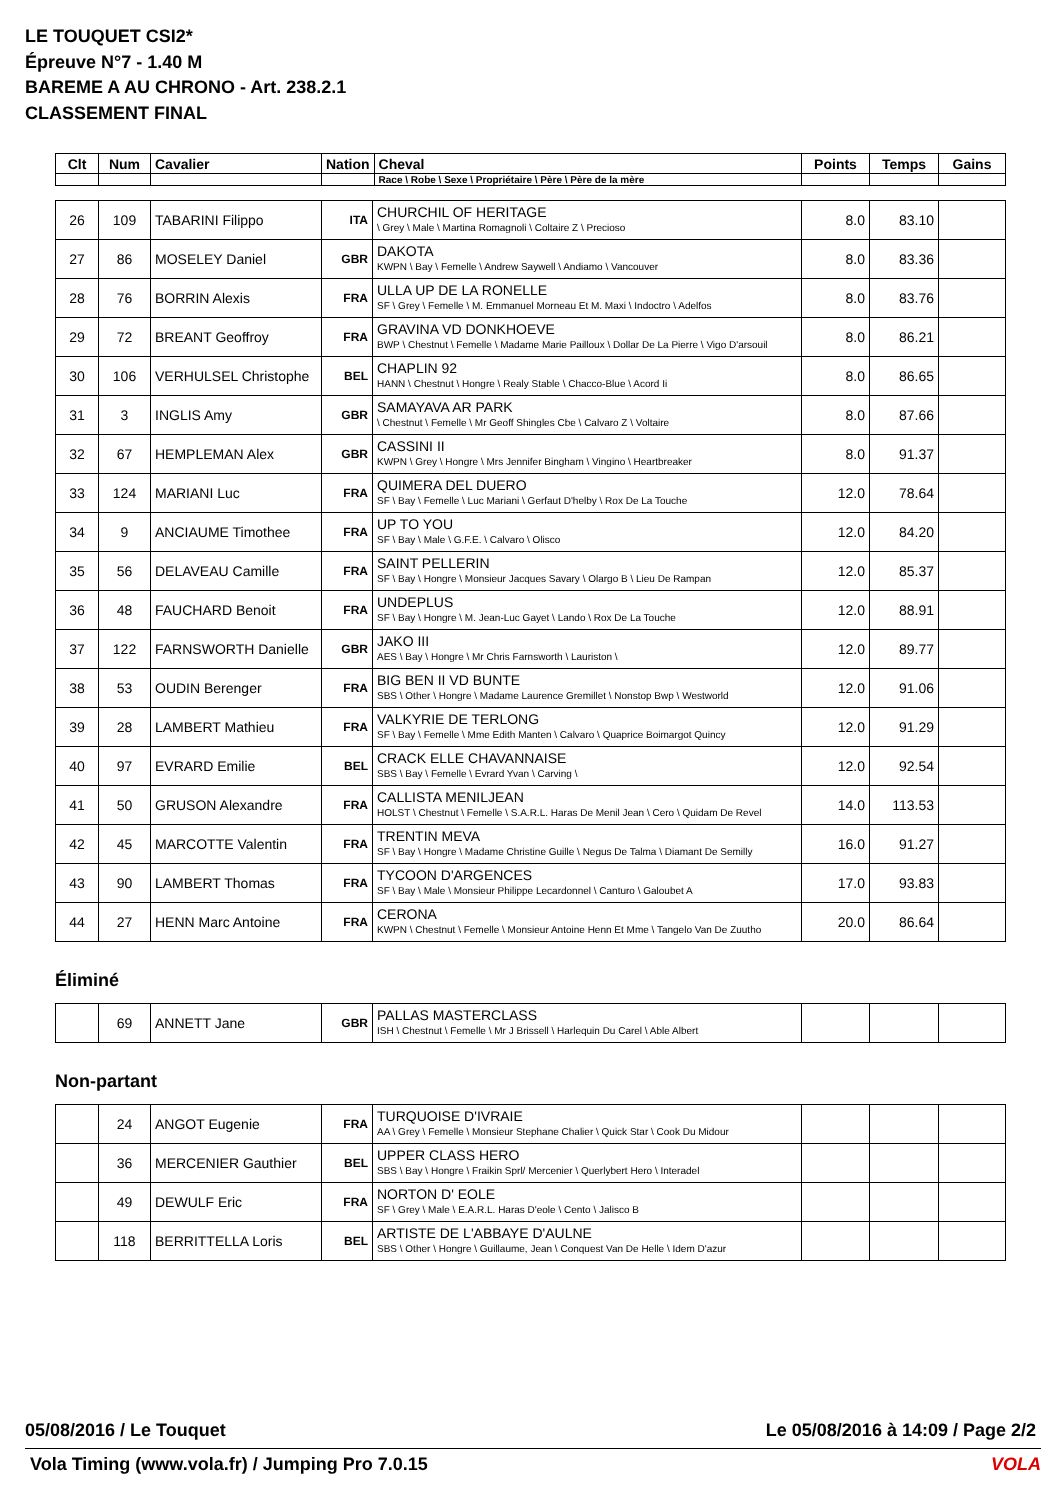LE TOUQUET CSI2*
Épreuve N°7 - 1.40 M
BAREME A AU CHRONO - Art. 238.2.1
CLASSEMENT FINAL
| Clt | Num | Cavalier | Nation | Cheval | Points | Temps | Gains |
| --- | --- | --- | --- | --- | --- | --- | --- |
| | | | | Race \ Robe \ Sexe \ Propriétaire \ Père \ Père de la mère | | | |
| 26 | 109 | TABARINI Filippo | ITA | CHURCHIL OF HERITAGE \ Grey \ Male \ Martina Romagnoli \ Coltaire Z \ Precioso | 8.0 | 83.10 | |
| 27 | 86 | MOSELEY Daniel | GBR | DAKOTA KWPN \ Bay \ Femelle \ Andrew Saywell \ Andiamo \ Vancouver | 8.0 | 83.36 | |
| 28 | 76 | BORRIN Alexis | FRA | ULLA UP DE LA RONELLE SF \ Grey \ Femelle \ M. Emmanuel Morneau Et M. Maxi \ Indoctro \ Adelfos | 8.0 | 83.76 | |
| 29 | 72 | BREANT Geoffroy | FRA | GRAVINA VD DONKHOEVE BWP \ Chestnut \ Femelle \ Madame Marie Pailloux \ Dollar De La Pierre \ Vigo D'arsouil | 8.0 | 86.21 | |
| 30 | 106 | VERHULSEL Christophe | BEL | CHAPLIN 92 HANN \ Chestnut \ Hongre \ Realy Stable \ Chacco-Blue \ Acord Ii | 8.0 | 86.65 | |
| 31 | 3 | INGLIS Amy | GBR | SAMAYAVA AR PARK \ Chestnut \ Femelle \ Mr Geoff Shingles Cbe \ Calvaro Z \ Voltaire | 8.0 | 87.66 | |
| 32 | 67 | HEMPLEMAN Alex | GBR | CASSINI II KWPN \ Grey \ Hongre \ Mrs Jennifer Bingham \ Vingino \ Heartbreaker | 8.0 | 91.37 | |
| 33 | 124 | MARIANI Luc | FRA | QUIMERA DEL DUERO SF \ Bay \ Femelle \ Luc Mariani \ Gerfaut D'helby \ Rox De La Touche | 12.0 | 78.64 | |
| 34 | 9 | ANCIAUME Timothee | FRA | UP TO YOU SF \ Bay \ Male \ G.F.E. \ Calvaro \ Olisco | 12.0 | 84.20 | |
| 35 | 56 | DELAVEAU Camille | FRA | SAINT PELLERIN SF \ Bay \ Hongre \ Monsieur Jacques Savary \ Olargo B \ Lieu De Rampan | 12.0 | 85.37 | |
| 36 | 48 | FAUCHARD Benoit | FRA | UNDEPLUS SF \ Bay \ Hongre \ M. Jean-Luc Gayet \ Lando \ Rox De La Touche | 12.0 | 88.91 | |
| 37 | 122 | FARNSWORTH Danielle | GBR | JAKO III AES \ Bay \ Hongre \ Mr Chris Farnsworth \ Lauriston \ | 12.0 | 89.77 | |
| 38 | 53 | OUDIN Berenger | FRA | BIG BEN II VD BUNTE SBS \ Other \ Hongre \ Madame Laurence Gremillet \ Nonstop Bwp \ Westworld | 12.0 | 91.06 | |
| 39 | 28 | LAMBERT Mathieu | FRA | VALKYRIE DE TERLONG SF \ Bay \ Femelle \ Mme Edith Manten \ Calvaro \ Quaprice Boimargot Quincy | 12.0 | 91.29 | |
| 40 | 97 | EVRARD Emilie | BEL | CRACK ELLE CHAVANNAISE SBS \ Bay \ Femelle \ Evrard Yvan \ Carving \ | 12.0 | 92.54 | |
| 41 | 50 | GRUSON Alexandre | FRA | CALLISTA MENILJEAN HOLST \ Chestnut \ Femelle \ S.A.R.L. Haras De Menil Jean \ Cero \ Quidam De Revel | 14.0 | 113.53 | |
| 42 | 45 | MARCOTTE Valentin | FRA | TRENTIN MEVA SF \ Bay \ Hongre \ Madame Christine Guille \ Negus De Talma \ Diamant De Semilly | 16.0 | 91.27 | |
| 43 | 90 | LAMBERT Thomas | FRA | TYCOON D'ARGENCES SF \ Bay \ Male \ Monsieur Philippe Lecardonnel \ Canturo \ Galoubet A | 17.0 | 93.83 | |
| 44 | 27 | HENN Marc Antoine | FRA | CERONA KWPN \ Chestnut \ Femelle \ Monsieur Antoine Henn Et Mme \ Tangelo Van De Zuutho | 20.0 | 86.64 | |
Éliminé
| | 69 | ANNETT Jane | GBR | PALLAS MASTERCLASS ISH \ Chestnut \ Femelle \ Mr J Brissell \ Harlequin Du Carel \ Able Albert | | | |
Non-partant
| | 24 | ANGOT Eugenie | FRA | TURQUOISE D'IVRAIE AA \ Grey \ Femelle \ Monsieur Stephane Chalier \ Quick Star \ Cook Du Midour | | | |
| | 36 | MERCENIER Gauthier | BEL | UPPER CLASS HERO SBS \ Bay \ Hongre \ Fraikin Sprl/ Mercenier \ Querlybert Hero \ Interadel | | | |
| | 49 | DEWULF Eric | FRA | NORTON D' EOLE SF \ Grey \ Male \ E.A.R.L. Haras D'eole \ Cento \ Jalisco B | | | |
| | 118 | BERRITTELLA Loris | BEL | ARTISTE DE L'ABBAYE D'AULNE SBS \ Other \ Hongre \ Guillaume, Jean \ Conquest Van De Helle \ Idem D'azur | | | |
05/08/2016 / Le Touquet Le 05/08/2016 à 14:09 / Page 2/2
Vola Timing (www.vola.fr) / Jumping Pro 7.0.15 VOLA